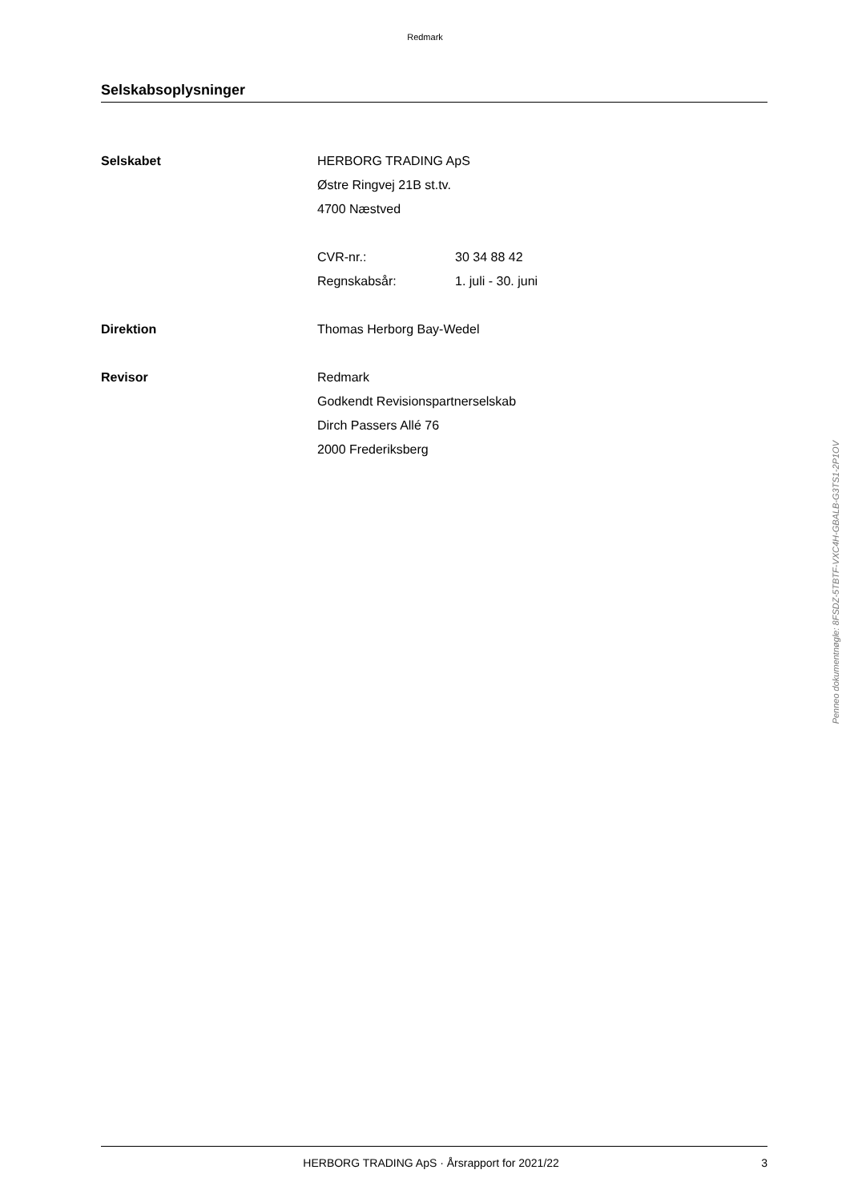Redmark
Selskabsoplysninger
Selskabet HERBORG TRADING ApS
Østre Ringvej 21B st.tv.
4700 Næstved
CVR-nr.: 30 34 88 42
Regnskabsår: 1. juli - 30. juni
Direktion Thomas Herborg Bay-Wedel
Revisor Redmark
Godkendt Revisionspartnerselskab
Dirch Passers Allé 76
2000 Frederiksberg
HERBORG TRADING ApS · Årsrapport for 2021/22 3
Penneo dokumentnøgle: 8FSDZ-5TBTF-VXC4H-GBALB-G3TS1-2P1OV